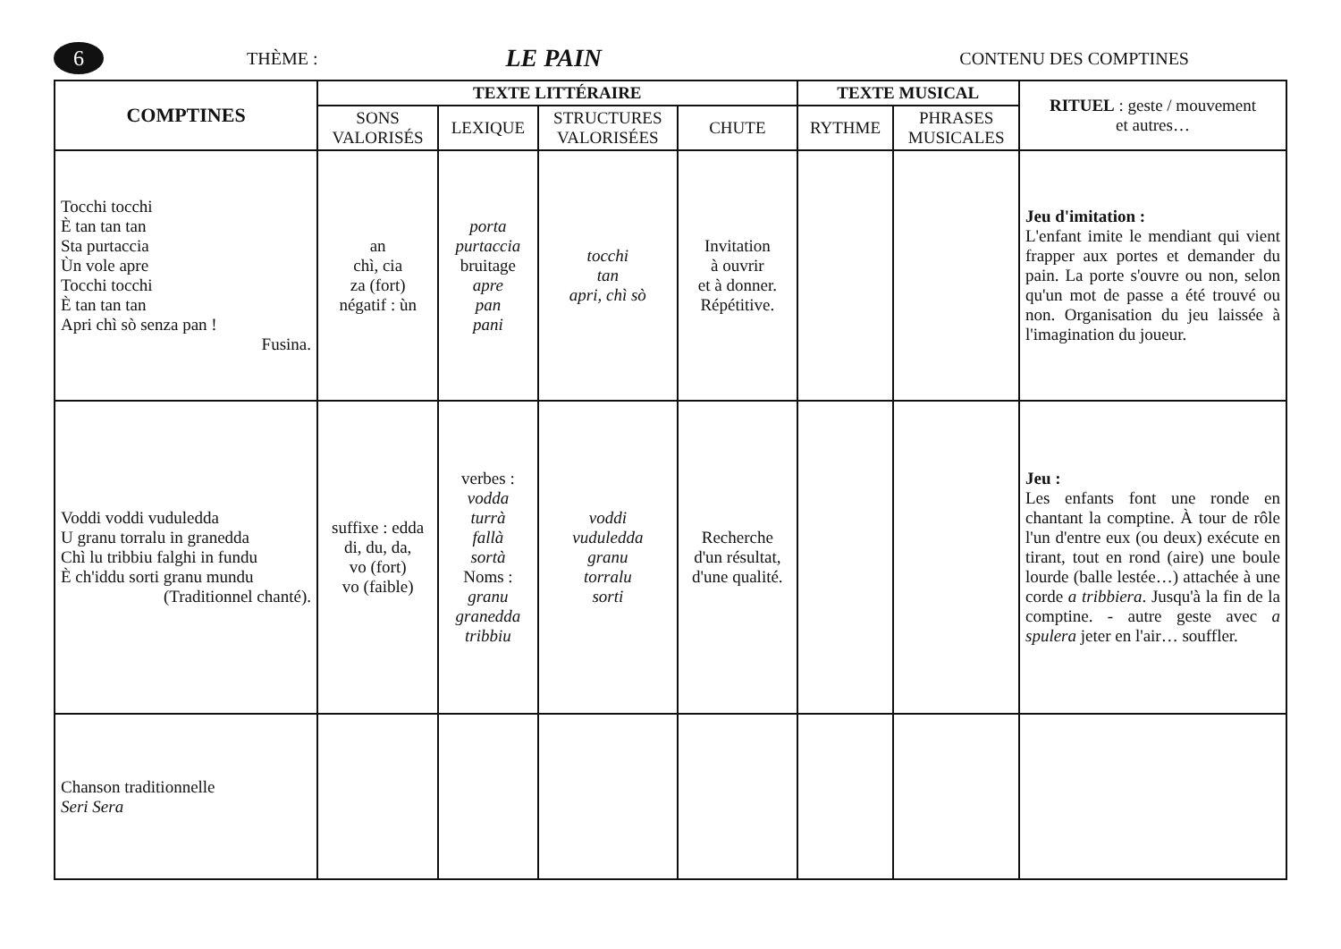6 THÈME : LE PAIN CONTENU DES COMPTINES
| COMPTINES | TEXTE LITTÉRAIRE | | | | TEXTE MUSICAL | | RITUEL : geste / mouvement et autres… |
| --- | --- | --- | --- | --- | --- | --- | --- |
| | SONS VALORISÉS | LEXIQUE | STRUCTURES VALORISÉES | CHUTE | RYTHME | PHRASES MUSICALES | |
| Tocchi tocchi È tan tan tan Sta purtaccia Ùn vole apre Tocchi tocchi È tan tan tan Apri chì sò senza pan ! Fusina. | an chì, cia za (fort) négatif : ùn | porta purtaccia bruitage apre pan pani | tocchi tan apri, chì sò | Invitation à ouvrir et à donner. Répétitive. | | | Jeu d'imitation : L'enfant imite le mendiant qui vient frapper aux portes et demander du pain. La porte s'ouvre ou non, selon qu'un mot de passe a été trouvé ou non. Organisation du jeu laissée à l'imagination du joueur. |
| Voddi voddi vuduledda U granu torralu in granedda Chì lu tribbiu falghi in fundu È ch'iddu sorti granu mundu (Traditionnel chanté). | suffixe : edda di, du, da, vo (fort) vo (faible) | verbes : vodda turrà fallà sortà Noms : granu granedda tribbiu | voddi vuduledda granu torralu sorti | Recherche d'un résultat, d'une qualité. | | | Jeu : Les enfants font une ronde en chantant la comptine. À tour de rôle l'un d'entre eux (ou deux) exécute en tirant, tout en rond (aire) une boule lourde (balle lestée…) attachée à une corde a tribbiera . Jusqu'à la fin de la comptine. - autre geste avec a spulera jeter en l'air… souffler. |
| Chanson traditionnelle Seri Sera | | | | | | | |